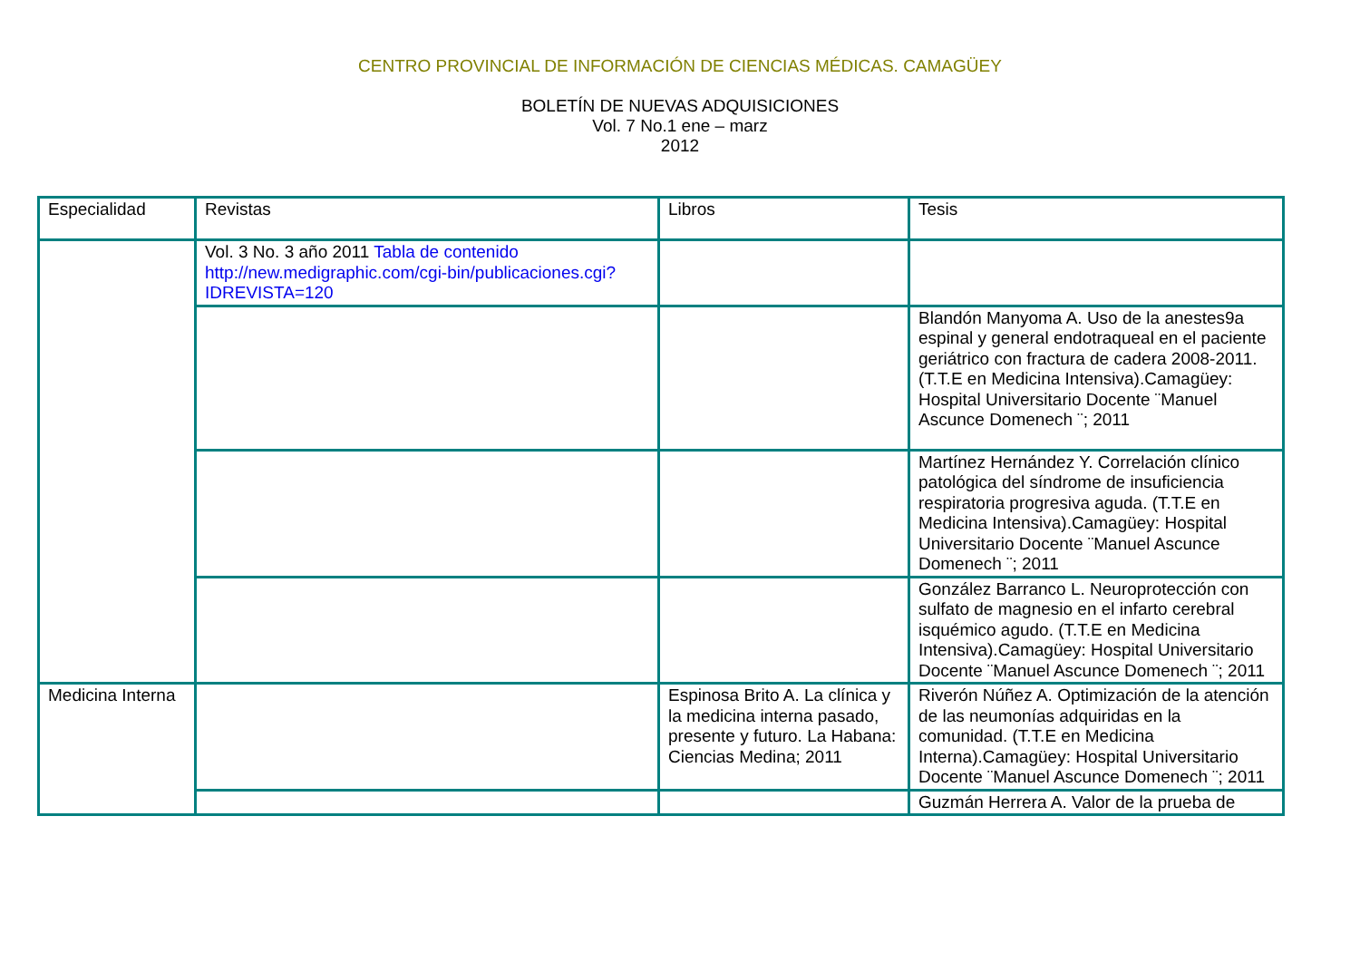CENTRO PROVINCIAL DE INFORMACIÓN DE CIENCIAS MÉDICAS. CAMAGÜEY
BOLETÍN DE NUEVAS ADQUISICIONES
Vol. 7 No.1 ene – marz
2012
| Especialidad | Revistas | Libros | Tesis |
| --- | --- | --- | --- |
| | Vol. 3 No. 3 año 2011 Tabla de contenido http://new.medigraphic.com/cgi-bin/publicaciones.cgi?IDREVISTA=120 | | |
| | | | Blandón Manyoma A. Uso de la anestes9a espinal y general endotraqueal en el paciente geriátrico con fractura de cadera 2008-2011. (T.T.E en Medicina Intensiva).Camagüey: Hospital Universitario Docente ¨Manuel Ascunce Domenech ¨; 2011 |
| | | | Martínez Hernández Y. Correlación clínico patológica del síndrome de insuficiencia respiratoria progresiva aguda. (T.T.E en Medicina Intensiva).Camagüey: Hospital Universitario Docente ¨Manuel Ascunce Domenech ¨; 2011 |
| | | | González Barranco L. Neuroprotección con sulfato de magnesio en el infarto cerebral isquémico agudo. (T.T.E en Medicina Intensiva).Camagüey: Hospital Universitario Docente ¨Manuel Ascunce Domenech ¨; 2011 |
| Medicina Interna | | Espinosa Brito A. La clínica y la medicina interna pasado, presente y futuro. La Habana: Ciencias Medina; 2011 | Riverón Núñez A. Optimización de la atención de las neumonías adquiridas en la comunidad. (T.T.E en Medicina Interna).Camagüey: Hospital Universitario Docente ¨Manuel Ascunce Domenech ¨; 2011 |
| | | | Guzmán Herrera A. Valor de la prueba de |